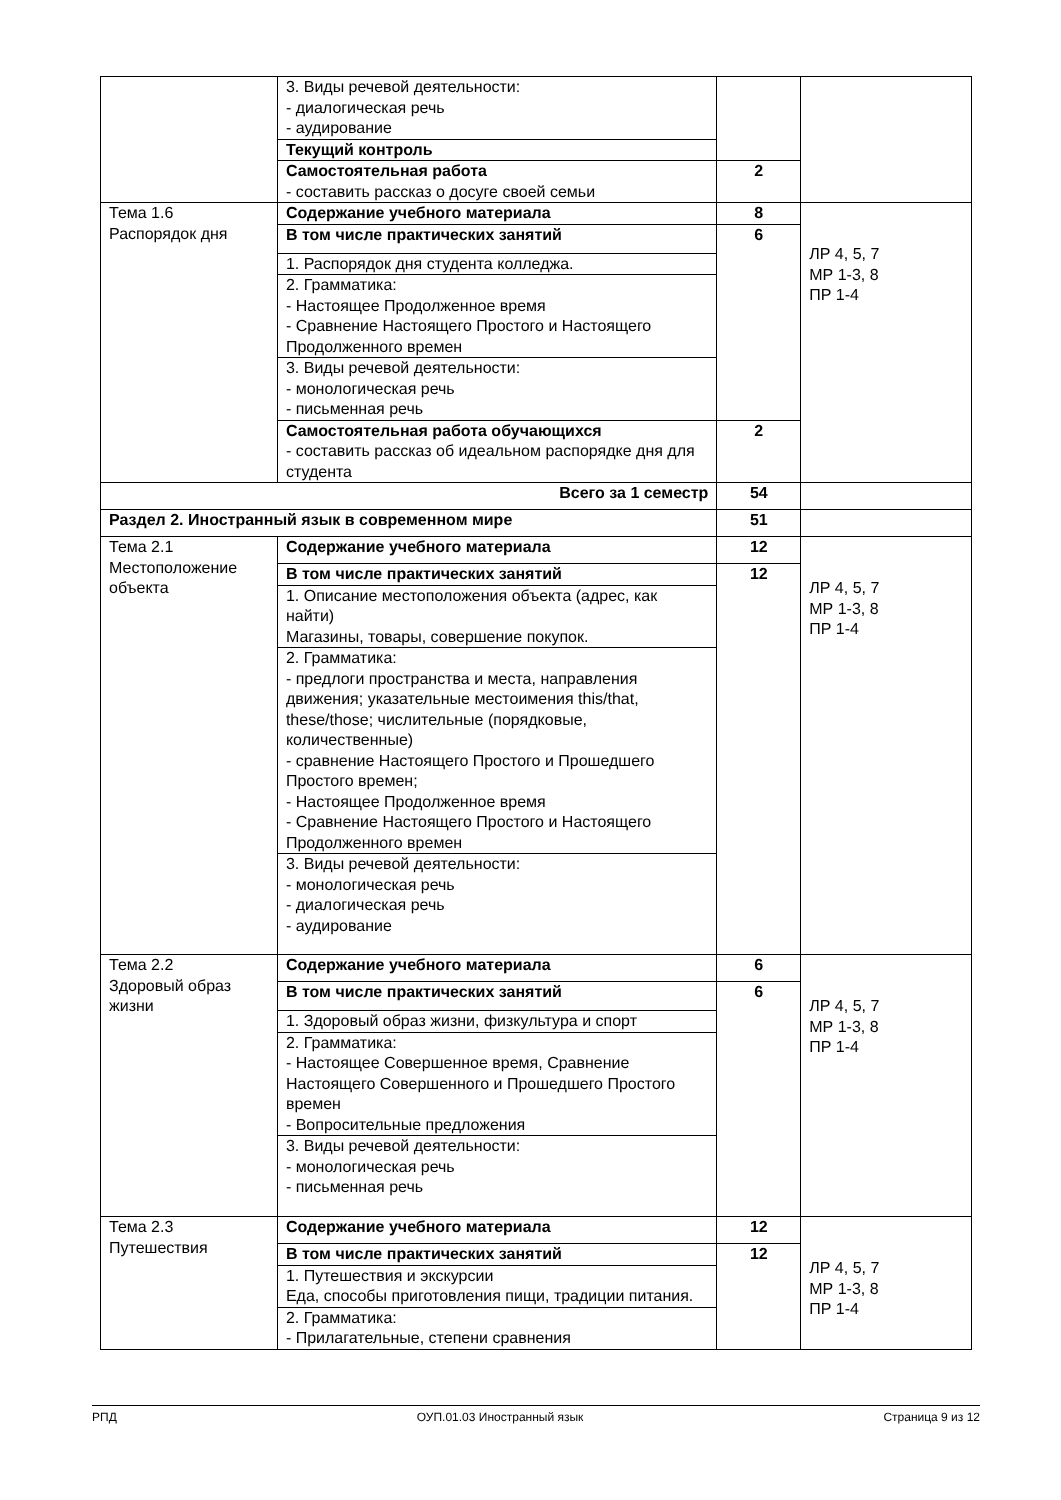| | 3. Виды речевой деятельности: - диалогическая речь - аудирование | | |
| | Текущий контроль | | |
| | Самостоятельная работа - составить рассказ о досуге своей семьи | 2 | |
| Тема 1.6 Распорядок дня | Содержание учебного материала | 8 | ЛР 4, 5, 7 МР 1-3, 8 ПР 1-4 |
| | В том числе практических занятий | 6 | |
| | 1. Распорядок дня студента колледжа. | | |
| | 2. Грамматика: - Настоящее Продолженное время - Сравнение Настоящего Простого и Настоящего Продолженного времен | | |
| | 3. Виды речевой деятельности: - монологическая речь - письменная речь | | |
| | Самостоятельная работа обучающихся - составить рассказ об идеальном распорядке дня для студента | 2 | |
| Всего за 1 семестр | | 54 | |
| Раздел 2. Иностранный язык в современном мире | | 51 | |
| Тема 2.1 Местоположение объекта | Содержание учебного материала | 12 | ЛР 4, 5, 7 МР 1-3, 8 ПР 1-4 |
| | В том числе практических занятий | 12 | |
| | 1. Описание местоположения объекта (адрес, как найти) Магазины, товары, совершение покупок. | | |
| | 2. Грамматика: - предлоги пространства и места, направления движения; указательные местоимения this/that, these/those; числительные (порядковые, количественные) - сравнение Настоящего Простого и Прошедшего Простого времен; - Настоящее Продолженное время - Сравнение Настоящего Простого и Настоящего Продолженного времен | | |
| | 3. Виды речевой деятельности: - монологическая речь - диалогическая речь - аудирование | | |
| Тема 2.2 Здоровый образ жизни | Содержание учебного материала | 6 | ЛР 4, 5, 7 МР 1-3, 8 ПР 1-4 |
| | В том числе практических занятий | 6 | |
| | 1. Здоровый образ жизни, физкультура и спорт | | |
| | 2. Грамматика: - Настоящее Совершенное время, Сравнение Настоящего Совершенного и Прошедшего Простого времен - Вопросительные предложения | | |
| | 3. Виды речевой деятельности: - монологическая речь - письменная речь | | |
| Тема 2.3 Путешествия | Содержание учебного материала | 12 | ЛР 4, 5, 7 МР 1-3, 8 ПР 1-4 |
| | В том числе практических занятий | 12 | |
| | 1. Путешествия и экскурсии Еда, способы приготовления пищи, традиции питания. | | |
| | 2. Грамматика: - Прилагательные, степени сравнения | | |
РПД ОУП.01.03 Иностранный язык Страница 9 из 12